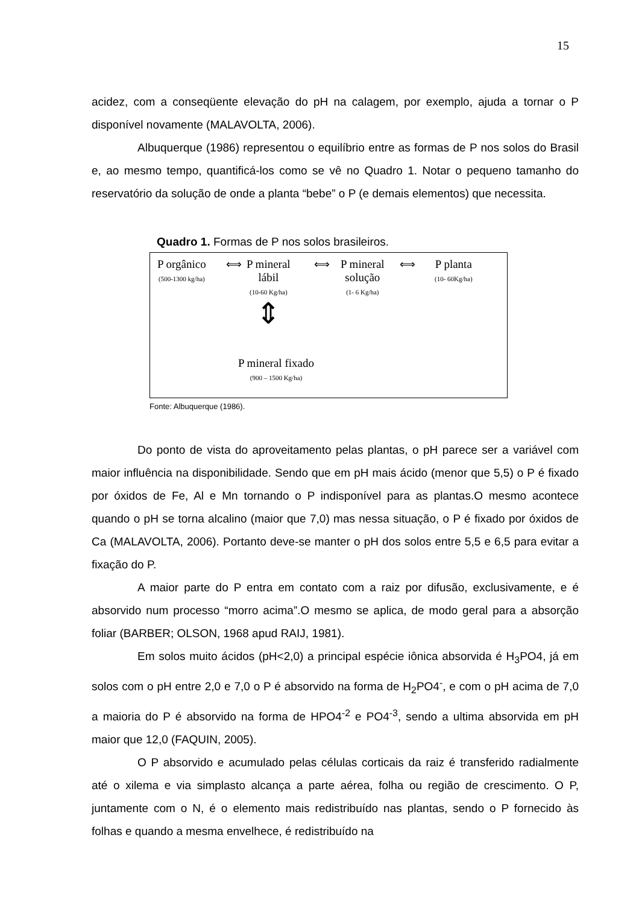15
acidez, com a conseqüente elevação do pH na calagem, por exemplo, ajuda a tornar o P disponível novamente (MALAVOLTA, 2006).
Albuquerque (1986) representou o equilíbrio entre as formas de P nos solos do Brasil e, ao mesmo tempo, quantificá-los como se vê no Quadro 1. Notar o pequeno tamanho do reservatório da solução de onde a planta “bebe” o P (e demais elementos) que necessita.
Quadro 1. Formas de P nos solos brasileiros.
P orgânico
(500-1300 kg/ha)
⟺
P mineral
lábil
(10-60 Kg/ha)
⟺
P mineral
solução
(1- 6 Kg/ha)
⟺
P planta
(10- 60Kg/ha)
⇕
P mineral fixado
(900 – 1500 Kg/ha)
Fonte: Albuquerque (1986).
Do ponto de vista do aproveitamento pelas plantas, o pH parece ser a variável com maior influência na disponibilidade. Sendo que em pH mais ácido (menor que 5,5) o P é fixado por óxidos de Fe, Al e Mn tornando o P indisponível para as plantas.O mesmo acontece quando o pH se torna alcalino (maior que 7,0) mas nessa situação, o P é fixado por óxidos de Ca (MALAVOLTA, 2006). Portanto deve-se manter o pH dos solos entre 5,5 e 6,5 para evitar a fixação do P.
A maior parte do P entra em contato com a raiz por difusão, exclusivamente, e é absorvido num processo “morro acima”.O mesmo se aplica, de modo geral para a absorção foliar (BARBER; OLSON, 1968 apud RAIJ, 1981).
Em solos muito ácidos (pH<2,0) a principal espécie iônica absorvida é H<sub>3</sub>PO4, já em solos com o pH entre 2,0 e 7,0 o P é absorvido na forma de H<sub>2</sub>PO4<sup>-</sup>, e com o pH acima de 7,0 a maioria do P é absorvido na forma de HPO4<sup>-2</sup> e PO4<sup>-3</sup>, sendo a ultima absorvida em pH maior que 12,0 (FAQUIN, 2005).
O P absorvido e acumulado pelas células corticais da raiz é transferido radialmente até o xilema e via simplasto alcança a parte aérea, folha ou região de crescimento. O P, juntamente com o N, é o elemento mais redistribuído nas plantas, sendo o P fornecido às folhas e quando a mesma envelhece, é redistribuído na